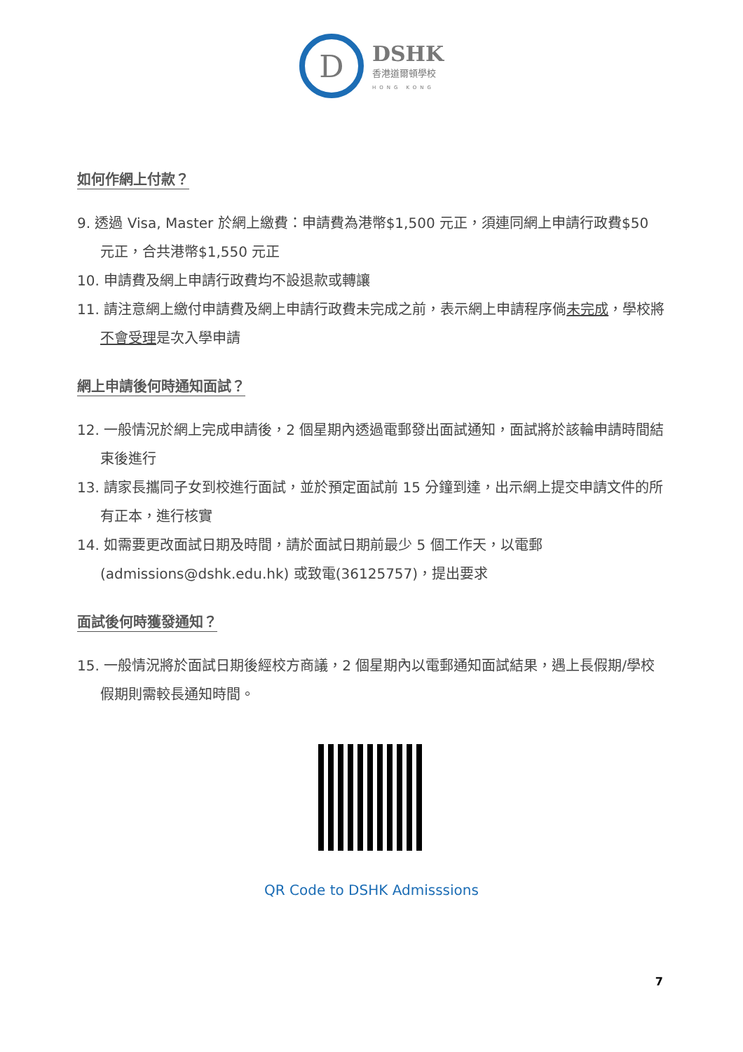D
DSHK
香港道爾頓學校
HONG KONG
如何作網上付款？
9. 透過 Visa, Master 於網上繳費：申請費為港幣$1,500 元正，須連同網上申請行政費$50 元正，合共港幣$1,550 元正
10. 申請費及網上申請行政費均不設退款或轉讓
11. 請注意網上繳付申請費及網上申請行政費未完成之前，表示網上申請程序倘未完成，學校將不會受理是次入學申請
網上申請後何時通知面試？
12. 一般情況於網上完成申請後，2 個星期內透過電郵發出面試通知，面試將於該輪申請時間結束後進行
13. 請家長攜同子女到校進行面試，並於預定面試前 15 分鐘到達，出示網上提交申請文件的所有正本，進行核實
14. 如需要更改面試日期及時間，請於面試日期前最少 5 個工作天，以電郵(admissions@dshk.edu.hk) 或致電(36125757)，提出要求
面試後何時獲發通知？
15. 一般情況將於面試日期後經校方商議，2 個星期內以電郵通知面試結果，遇上長假期/學校假期則需較長通知時間。
QR Code to DSHK Admisssions
7